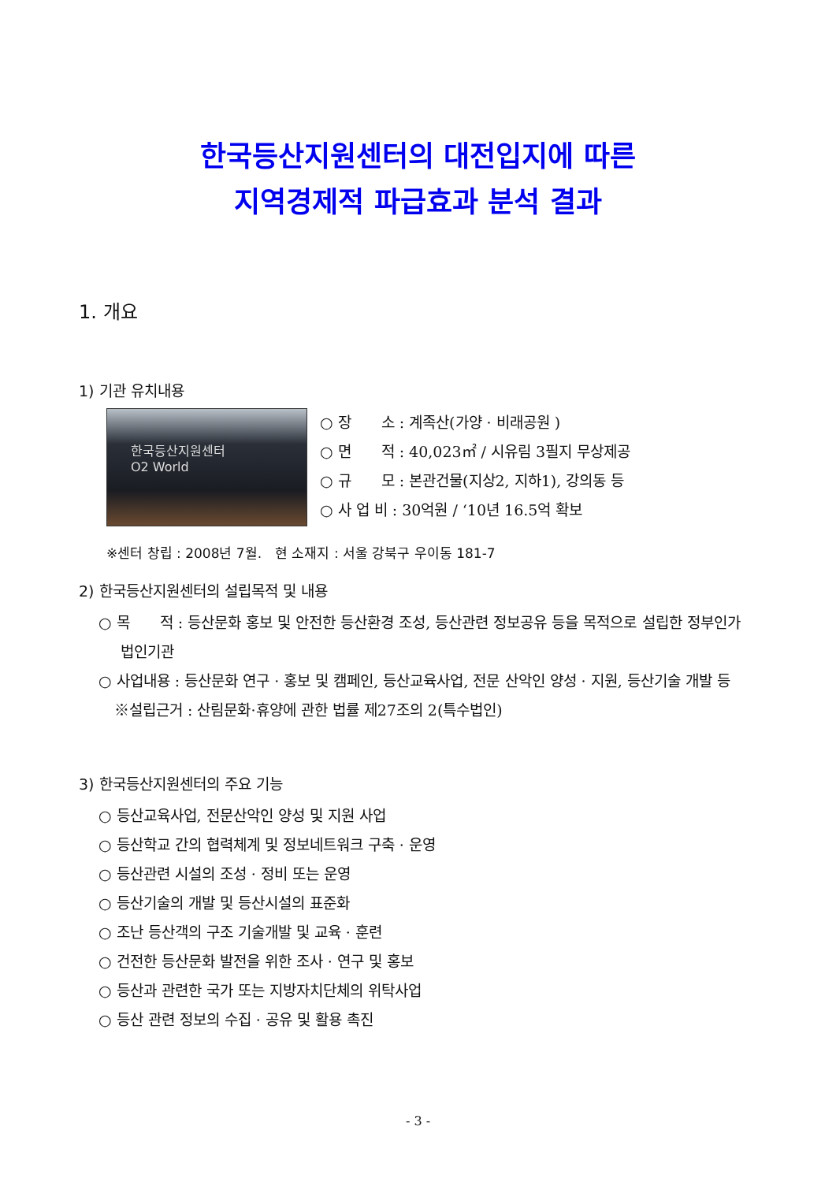한국등산지원센터의 대전입지에 따른
지역경제적 파급효과 분석 결과
1. 개요
1) 기관 유치내용
한국등산지원센터
O2 World
○ 장　　소 : 계족산(가양 · 비래공원 )
○ 면　　적 : 40,023㎡ / 시유림 3필지 무상제공
○ 규　　모 : 본관건물(지상2, 지하1), 강의동 등
○ 사 업 비 : 30억원 / ‘10년 16.5억 확보
※센터 창립 : 2008년 7월.　현 소재지 : 서울 강북구 우이동 181-7
2) 한국등산지원센터의 설립목적 및 내용
○ 목　　적 : 등산문화 홍보 및 안전한 등산환경 조성, 등산관련 정보공유 등을 목적으로 설립한 정부인가 법인기관
○ 사업내용 : 등산문화 연구 · 홍보 및 캠페인, 등산교육사업, 전문 산악인 양성 · 지원, 등산기술 개발 등
※설립근거 : 산림문화·휴양에 관한 법률 제27조의 2(특수법인)
3) 한국등산지원센터의 주요 기능
○ 등산교육사업, 전문산악인 양성 및 지원 사업
○ 등산학교 간의 협력체계 및 정보네트워크 구축 · 운영
○ 등산관련 시설의 조성 · 정비 또는 운영
○ 등산기술의 개발 및 등산시설의 표준화
○ 조난 등산객의 구조 기술개발 및 교육 · 훈련
○ 건전한 등산문화 발전을 위한 조사 · 연구 및 홍보
○ 등산과 관련한 국가 또는 지방자치단체의 위탁사업
○ 등산 관련 정보의 수집 · 공유 및 활용 촉진
- 3 -